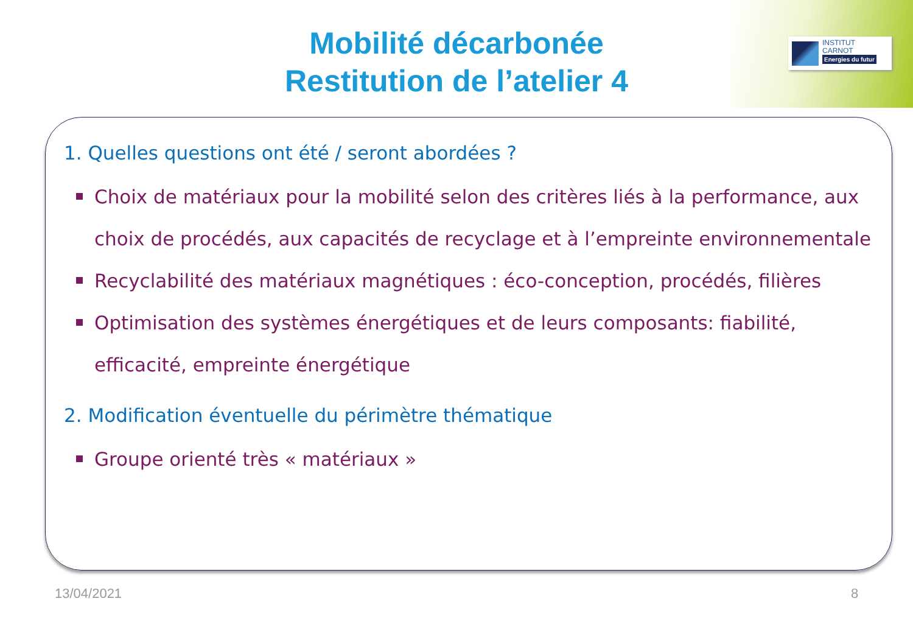INSTITUT
CARNOT
Energies du futur
Mobilité décarbonée
Restitution de l’atelier 4
1. Quelles questions ont été / seront abordées ?
Choix de matériaux pour la mobilité selon des critères liés à la performance, aux choix de procédés, aux capacités de recyclage et à l’empreinte environnementale
Recyclabilité des matériaux magnétiques : éco-conception, procédés, filières
Optimisation des systèmes énergétiques et de leurs composants: fiabilité, efficacité, empreinte énergétique
2. Modification éventuelle du périmètre thématique
Groupe orienté très « matériaux »
13/04/2021 8